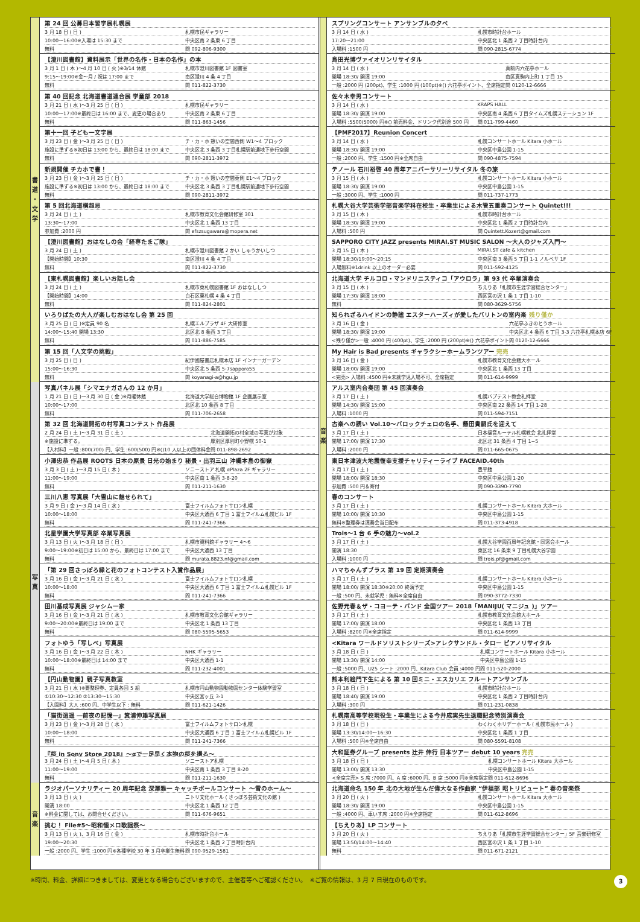書道
・
文学
第 24 回 公募日本習字展札幌展
| 3 月 18 日 ( 日 ) | 札幌市民ギャラリー |
| 10:00〜16:00※入場は 15:30 まで | 中央区南 2 条東 6 丁目 |
| 無料 | 問 092-806-9300 |
【澄川図書館】資料展示「世界の名作・日本の名作」の本
| 3 月 1 日 ( 木 )〜4 月 10 日 ( 火 )※3/14 休館 | 札幌市澄川図書館 1F 図書室 |
| 9:15〜19:00※金〜月 / 祝は 17:00 まで | 南区澄川 4 条 4 丁目 |
| 無料 | 問 011-822-3730 |
第 40 回記念 北海道書道連合展 学童部 2018
| 3 月 21 日 ( 水 )〜3 月 25 日 ( 日 ) | 札幌市民ギャラリー |
| 10:00〜17:00※最終日は 16:00 まで、変更の場合あり | 中央区南 2 条東 6 丁目 |
| 無料 | 問 011-863-1456 |
第十一回 子ども一文字展
| 3 月 23 日 ( 金 )〜3 月 25 日 ( 日 ) | チ・カ・ホ 憩いの空間西側 W1〜4 ブロック |
| 施設に準ずる※初日は 13:00 から、最終日は 18:00 まで | 中央区北 3 条西 3 丁目札幌駅前通地下歩行空間 |
| 無料 | 問 090-2811-3972 |
新規開催 チカホで書！
| 3 月 23 日 ( 金 )〜3 月 25 日 ( 日 ) | チ・カ・ホ 憩いの空間東側 E1〜4 ブロック |
| 施設に準ずる※初日は 13:00 から、最終日は 18:00 まで | 中央区北 3 条西 3 丁目札幌駅前通地下歩行空間 |
| 無料 | 問 090-2811-3972 |
第 5 回北海道横超忌
| 3 月 24 日 ( 土 ) | 札幌市教育文化会館研修室 301 |
| 13:30〜17:00 | 中央区北 1 条西 13 丁目 |
| 参加費 :2000 円 | 問 efszsugawara@mopera.net |
【澄川図書館】おはなしの会「経専たまご隊」
| 3 月 24 日 ( 土 ) | 札幌市澄川図書館 2 かい しゅうかいしつ |
| 【開始時間】10:30 | 南区澄川 4 条 4 丁目 |
| 無料 | 問 011-822-3730 |
【東札幌図書館】楽しいお話し会
| 3 月 24 日 ( 土 ) | 札幌市東札幌図書館 1F おはなししつ |
| 【開始時間】14:00 | 白石区東札幌 4 条 4 丁目 |
| 無料 | 問 011-824-2801 |
いろりばたの大人が楽しむおはなし会 第 25 回
| 3 月 25 日 ( 日 )※定員 90 名 | 札幌エルプラザ 4F 大研修室 |
| 14:00〜15:40 開場 13:30 | 北区北 8 条西 3 丁目 |
| 無料 | 問 011-886-7585 |
第 15 回「人文学の挑戦」
| 3 月 25 日 ( 日 ) | 紀伊國屋書店札幌本店 1F インナーガーデン |
| 15:00〜16:30 | 中央区北 5 条西 5-7sapporo55 |
| 無料 | 問 koyanagi-a@hgu.jp |
写
真
写真パネル展「シマエナガさんの 12 か月」
| 1 月 21 日 ( 日 )〜3 月 30 日 ( 金 )※月曜休館 | 北海道大学総合博物館 1F 企画展示室 |
| 10:00〜17:00 | 北区北 10 条西 8 丁目 |
| 無料 | 問 011-706-2658 |
第 32 回 北海道開拓の村写真コンテスト 作品展
| 2 月 24 日 ( 土 )〜3 月 31 日 ( 土 ) | 北海道開拓の村全域の写真が対象 |
| ※施設に準ずる。 | 厚別区厚別町小野幌 50-1 |
| 【入村料】一般 :800(700) 円、学生 :600(500) 円※()10 人以上の団体料金 | 問 011-898-2692 |
小澤忠恭 作品展 ROOTS 日本の原景 日光の始まり 秘景・出羽三山 沖縄本島の御嶽
| 3 月 3 日 ( 土 )〜3 月 15 日 ( 木 ) | ソニーストア 札幌 αPlaza 2F ギャラリー |
| 11:00〜19:00 | 中央区南 1 条西 3-8-20 |
| 無料 | 問 011-211-1630 |
三川八恵 写真展「大雪山に魅せられて」
| 3 月 9 日 ( 金 )〜3 月 14 日 ( 水 ) | 富士フイルムフォトサロン札幌 |
| 10:00〜18:00 | 中央区大通西 6 丁目 1 富士フイルム札幌ビル 1F |
| 無料 | 問 011-241-7366 |
北星学園大学写真部 卒業写真展
| 3 月 13 日 ( 火 )〜3 月 18 日 ( 日 ) | 札幌市資料館ギャラリー 4〜6 |
| 9:00〜19:00※初日は 15:00 から、最終日は 17:00 まで | 中央区大通西 13 丁目 |
| 無料 | 問 murata.8823.nf@gmail.com |
「第 29 回さっぽろ緑と花のフォトコンテスト入賞作品展」
| 3 月 16 日 ( 金 )〜3 月 21 日 ( 水 ) | 富士フイルムフォトサロン札幌 |
| 10:00〜18:00 | 中央区大通西 6 丁目 1 富士フイルム札幌ビル 1F |
| 無料 | 問 011-241-7366 |
田川基成写真展 ジャシム一家
| 3 月 16 日 ( 金 )〜3 月 21 日 ( 水 ) | 札幌市教育文化会館ギャラリー |
| 9:00〜20:00※最終日は 19:00 まで | 中央区北 1 条西 13 丁目 |
| 無料 | 問 080-5595-5653 |
フォトゆう「写しべ」写真展
| 3 月 16 日 ( 金 )〜3 月 22 日 ( 木 ) | NHK ギャラリー |
| 10:00〜18:00※最終日は 14:00 まで | 中央区大通西 1-1 |
| 無料 | 問 011-232-4001 |
【円山動物園】親子写真教室
| 3 月 21 日 ( 水 )※要整理券、定員各回 5 組 | 札幌市円山動物園動物園センター体験学習室 |
| ①10:30〜12:30 ②13:30〜15:30 | 中央区宮ヶ丘 3-1 |
| 【入園料】大人 :600 円、中学生以下 : 無料 | 問 011-621-1426 |
「猫街逍遥 ―前夜の記憶―」箕浦伸雄写真展
| 3 月 23 日 ( 金 )〜3 月 28 日 ( 水 ) | 富士フイルムフォトサロン札幌 |
| 10:00〜18:00 | 中央区大通西 6 丁目 1 富士フイルム札幌ビル 1F |
| 無料 | 問 011-241-7366 |
『桜 in Sony Store 2018』〜αで一足早く本物の桜を撮る〜
| 3 月 24 日 ( 土 )〜4 月 5 日 ( 木 ) | ソニーストア札幌 |
| 11:00〜19:00 | 中央区南 1 条西 3 丁目 8-20 |
| 無料 | 問 011-211-1630 |
音楽
ラジオパーソナリティー 20 周年記念 深澤雅一 キャッチボールコンサート 〜雪のホーム〜
| 3 月 13 日 ( 火 ) | ニトリ文化ホール ( さっぽろ芸術文化の館 ) |
| 開演 18:00 | 中央区北 1 条西 12 丁目 |
| ※料金に関しては、お問合せください。 | 問 011-676-9651 |
挑む！ File#5〜昭和懐メロ歌謡祭〜
| 3 月 13 日 ( 火 )、3 月 16 日 ( 金 ) | 札幌市時計台ホール |
| 19:00〜20:30 | 中央区北 1 条西 2 丁目時計台内 |
| 一般 :2000 円、学生 :1000 円※各種学校 30 年 3 月卒業生無料 | 問 090-9529-1581 |
音楽
スプリングコンサート アンサンブルの夕べ
| 3 月 14 日 ( 水 ) | 札幌市時計台ホール |
| 17:20〜21:00 | 中央区北 1 条西 2 丁目時計台内 |
| 入場料 :1500 円 | 問 090-2815-6774 |
島田光博ヴァイオリンリサイタル
| 3 月 14 日 ( 水 ) | 真駒内六花亭ホール |
| 開場 18:30/ 開演 19:00 | 南区真駒内上町 1 丁目 15 |
| 一般 :2000 円 (200pt)、学生 :1000 円 (100pt)※() 六花亭ポイント、全席指定 | 問 0120-12-6666 |
佐々木幸男コンサート
| 3 月 14 日 ( 水 ) | KRAPS HALL |
| 開場 18:30/ 開演 19:00 | 中央区南 4 条西 6 丁目タイムズ札幌ステーション 1F |
| 入場料 :5500(5000) 円※() 前売料金、ドリンク代別途 500 円 | 問 011-799-4460 |
【PMF2017】Reunion Concert
| 3 月 14 日 ( 水 ) | 札幌コンサートホール Kitara 小ホール |
| 開場 18:30/ 開演 19:00 | 中央区中島公園 1-15 |
| 一般 :2000 円、学生 :1500 円※全席自由 | 問 090-4875-7594 |
テノール 石川裕啓 40 周年アニバーサリーリサイタル 冬の旅
| 3 月 15 日 ( 木 ) | 札幌コンサートホール Kitara 小ホール |
| 開場 18:30/ 開演 19:00 | 中央区中島公園 1-15 |
| 一般 :3000 円、学生 :1000 円 | 問 011-737-1773 |
札幌大谷大学芸術学部音楽学科在校生・卒業生による木管五重奏コンサート Quintet!!!
| 3 月 15 日 ( 木 ) | 札幌市時計台ホール |
| 開場 18:30/ 開演 19:00 | 中央区北 1 条西 2 丁目時計台内 |
| 入場料 :500 円 | 問 Quintett.Kozert@gmail.com |
SAPPORO CITY JAZZ presents MIRAI.ST MUSIC SALON 〜大人のジャズ入門〜
| 3 月 15 日 ( 木 ) | MIRAI.ST cafe & kitchen |
| 開場 18:30/19:00〜20:15 | 中央区南 3 条西 5 丁目 1-1 ノルベサ 1F |
| 入場無料※1drink 以上のオーダー必要 | 問 011-592-4125 |
北海道大学 チルコロ・マンドリニスティコ「アウロラ」第 93 代 卒業演奏会
| 3 月 15 日 ( 木 ) | ちえりあ「札幌市生涯学習総合センター」 |
| 開場 17:30/ 開演 18:00 | 西区宮の沢 1 条 1 丁目 1-10 |
| 無料 | 問 080-3629-5756 |
知られざるハイドンの静謐 エスターハーズィが愛したバリトンの室内楽 残り僅か
| 3 月 16 日 ( 金 ) | 六花亭ふきのとうホール |
| 開場 18:30/ 開演 19:00 | 中央区北 4 条西 6 丁目 3-3 六花亭札幌本店 6F |
| <残り僅か>一般 :4000 円 (400pt)、学生 :2000 円 (200pt)※() 六花亭ポイント | 問 0120-12-6666 |
My Hair is Bad presents ギャラクシーホームランツアー 完売
| 3 月 16 日 ( 金 ) | 札幌市教育文化会館大ホール |
| 開場 18:00/ 開演 19:00 | 中央区北 1 条西 13 丁目 |
| <完売> 入場料 :4500 円※未就学児入場不可、全席指定 | 問 011-614-9999 |
アルス室内合奏団 第 45 回演奏会
| 3 月 17 日 ( 土 ) | 札幌バプテスト教会礼拝堂 |
| 開場 14:30/ 開演 15:00 | 中央区南 22 条西 14 丁目 1-28 |
| 入場料 :1000 円 | 問 011-594-7151 |
古楽への誘い Vol.10〜バロックチェロの名手、懸田貴嗣氏を迎えて
| 3 月 17 日 ( 土 ) | 日本福音ルーテル札幌教会 北礼拝堂 |
| 開場 17:00/ 開演 17:30 | 北区北 31 条西 4 丁目 1−5 |
| 入場料 :2000 円 | 問 011-665-0675 |
東日本津波大地震復幸支援チャリティーライブ FACEAID.40th
| 3 月 17 日 ( 土 ) | 豊平館 |
| 開場 18:00/ 開演 18:30 | 中央区中島公園 1-20 |
| 参加費 :500 円＆寄付 | 問 090-3390-7790 |
春のコンサート
| 3 月 17 日 ( 土 ) | 札幌コンサートホール Kitara 大ホール |
| 開場 10:00/ 開演 10:30 | 中央区中島公園 1-15 |
| 無料※整理券は演奏会当日配布 | 問 011-373-4918 |
Trois〜1 台 6 手の魅力〜vol.2
| 3 月 17 日 ( 土 ) | 札幌大谷学園百周年記念館・同窓会ホール |
| 開演 18:30 | 東区北 16 条東 9 丁目札幌大谷学園 |
| 入場料 :1000 円 | 問 trois.pf@gmail.com |
ハマちゃんずブラス 第 19 回 定期演奏会
| 3 月 17 日 ( 土 ) | 札幌コンサートホール Kitara 小ホール |
| 開場 18:00/ 開演 18:30※20:00 終演予定 | 中央区中島公園 1-15 |
| 一般 :500 円、未就学児 : 無料※全席自由 | 問 090-3772-7330 |
佐野元春＆ザ・コヨーテ・バンド 全国ツアー 2018「MANIJU( マニジュ )」ツアー
| 3 月 17 日 ( 土 ) | 札幌市教育文化会館大ホール |
| 開場 17:00/ 開演 18:00 | 中央区北 1 条西 13 丁目 |
| 入場料 :8200 円※全席指定 | 問 011-614-9999 |
<Kitara ワールドソリストシリーズ>アレクサンドル・タロー ピアノリサイタル
| 3 月 18 日 ( 日 ) | 札幌コンサートホール Kitara 小ホール |
| 開場 13:30/ 開演 14:00 | 中央区中島公園 1-15 |
| 一般 :5000 円、U25 シート :2000 円、Kitara Club 会員 :4000 円 | 問 011-520-2000 |
熊本利絵門下生による 第 10 回ミニ・エスカリエ フルートアンサンブル
| 3 月 18 日 ( 日 ) | 札幌市時計台ホール |
| 開場 18:40/ 開演 19:00 | 中央区北 1 条西 2 丁目時計台内 |
| 入場料 :300 円 | 問 011-231-0838 |
札幌南高等学校現役生・卒業生による今井成実先生退職記念特別演奏会
| 3 月 18 日 ( 日 ) | わくわくホリデーホール ( 札幌市民ホール ) |
| 開場 13:30/14:00〜16:30 | 中央区北 1 条西 1 丁目 |
| 入場料 :500 円※全席自由 | 問 080-5591-8108 |
大和証券グループ presents 辻井 伸行 日本ツアー debut 10 years 完売
| 3 月 18 日 ( 日 ) | 札幌コンサートホール Kitara 大ホール |
| 開場 13:00/ 開演 13:30 | 中央区中島公園 1-15 |
| <全席完売> S 席 :7000 円、A 席 :6000 円、B 席 :5000 円※全席指定 | 問 011-612-8696 |
北海道命名 150 年 北の大地が生んだ偉大なる作曲家 “伊福部 昭トリビュート” 春の音楽祭
| 3 月 20 日 ( 火 ) | 札幌コンサートホール Kitara 大ホール |
| 開場 18:30/ 開演 19:00 | 中央区中島公園 1-15 |
| 一般 :4000 円、車いす席 :2000 円※全席指定 | 問 011-612-8696 |
【ちえりあ】LP コンサート
| 3 月 20 日 ( 火 ) | ちえりあ「札幌市生涯学習総合センター」5F 音楽研修室 |
| 開場 13:50/14:00〜14:40 | 西区宮の沢 1 条 1 丁目 1-10 |
| 無料 | 問 011-671-2121 |
※時間、料金、詳細につきましては、変更となる場合もございますので、主催者等へご確認ください。　※ご覧の情報は、3 月 7 日現在のものです。 3